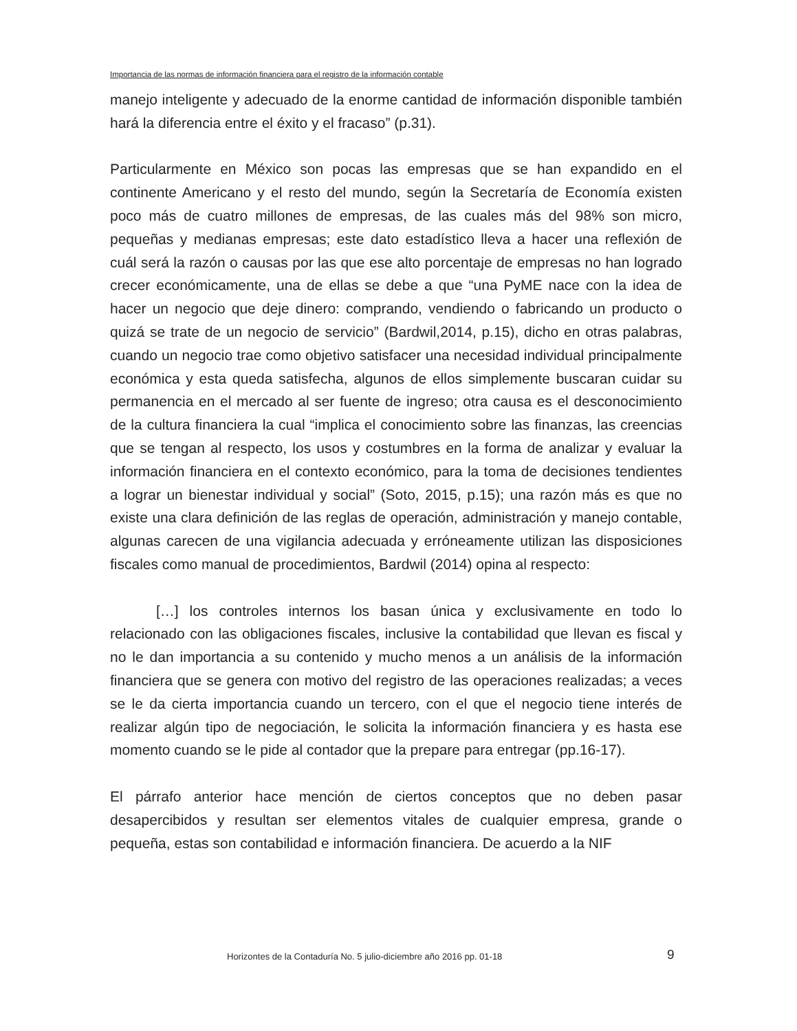Importancia de las normas de información financiera para el registro de la información contable
manejo inteligente y adecuado de la enorme cantidad de información disponible también hará la diferencia entre el éxito y el fracaso” (p.31).
Particularmente en México son pocas las empresas que se han expandido en el continente Americano y el resto del mundo, según la Secretaría de Economía existen poco más de cuatro millones de empresas, de las cuales más del 98% son micro, pequeñas y medianas empresas; este dato estadístico lleva a hacer una reflexión de cuál será la razón o causas por las que ese alto porcentaje de empresas no han logrado crecer económicamente, una de ellas se debe a que “una PyME nace con la idea de hacer un negocio que deje dinero: comprando, vendiendo o fabricando un producto o quizá se trate de un negocio de servicio” (Bardwil,2014, p.15), dicho en otras palabras, cuando un negocio trae como objetivo satisfacer una necesidad individual principalmente económica y esta queda satisfecha, algunos de ellos simplemente buscaran cuidar su permanencia en el mercado al ser fuente de ingreso; otra causa es el desconocimiento de la cultura financiera la cual “implica el conocimiento sobre las finanzas, las creencias que se tengan al respecto, los usos y costumbres en la forma de analizar y evaluar la información financiera en el contexto económico, para la toma de decisiones tendientes a lograr un bienestar individual y social” (Soto, 2015, p.15); una razón más es que no existe una clara definición de las reglas de operación, administración y manejo contable, algunas carecen de una vigilancia adecuada y erróneamente utilizan las disposiciones fiscales como manual de procedimientos, Bardwil (2014) opina al respecto:
[…] los controles internos los basan única y exclusivamente en todo lo relacionado con las obligaciones fiscales, inclusive la contabilidad que llevan es fiscal y no le dan importancia a su contenido y mucho menos a un análisis de la información financiera que se genera con motivo del registro de las operaciones realizadas; a veces se le da cierta importancia cuando un tercero, con el que el negocio tiene interés de realizar algún tipo de negociación, le solicita la información financiera y es hasta ese momento cuando se le pide al contador que la prepare para entregar (pp.16-17).
El párrafo anterior hace mención de ciertos conceptos que no deben pasar desapercibidos y resultan ser elementos vitales de cualquier empresa, grande o pequeña, estas son contabilidad e información financiera. De acuerdo a la NIF
Horizontes de la Contaduría No. 5 julio-diciembre año 2016 pp. 01-18
9